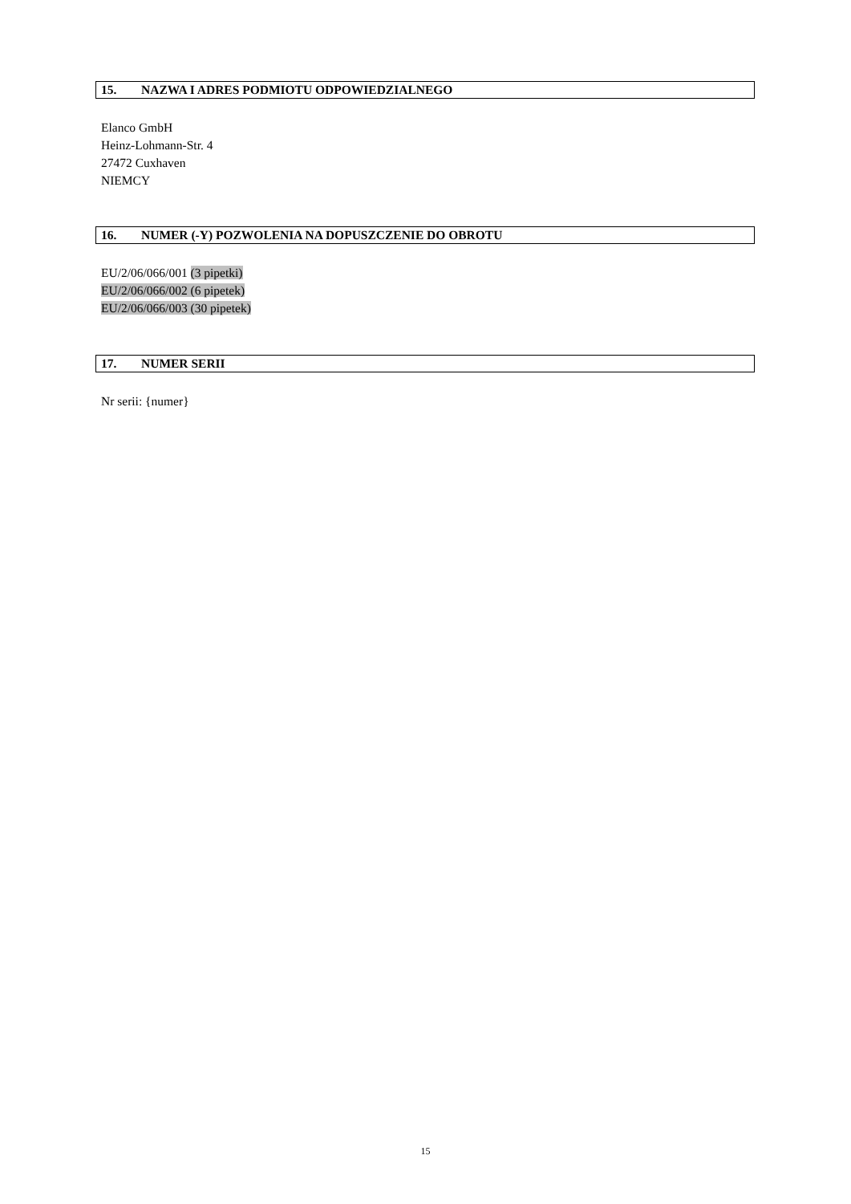15. NAZWA I ADRES PODMIOTU ODPOWIEDZIALNEGO
Elanco GmbH
Heinz-Lohmann-Str. 4
27472 Cuxhaven
NIEMCY
16. NUMER (-Y) POZWOLENIA NA DOPUSZCZENIE DO OBROTU
EU/2/06/066/001 (3 pipetki)
EU/2/06/066/002 (6 pipetek)
EU/2/06/066/003 (30 pipetek)
17. NUMER SERII
Nr serii: {numer}
15